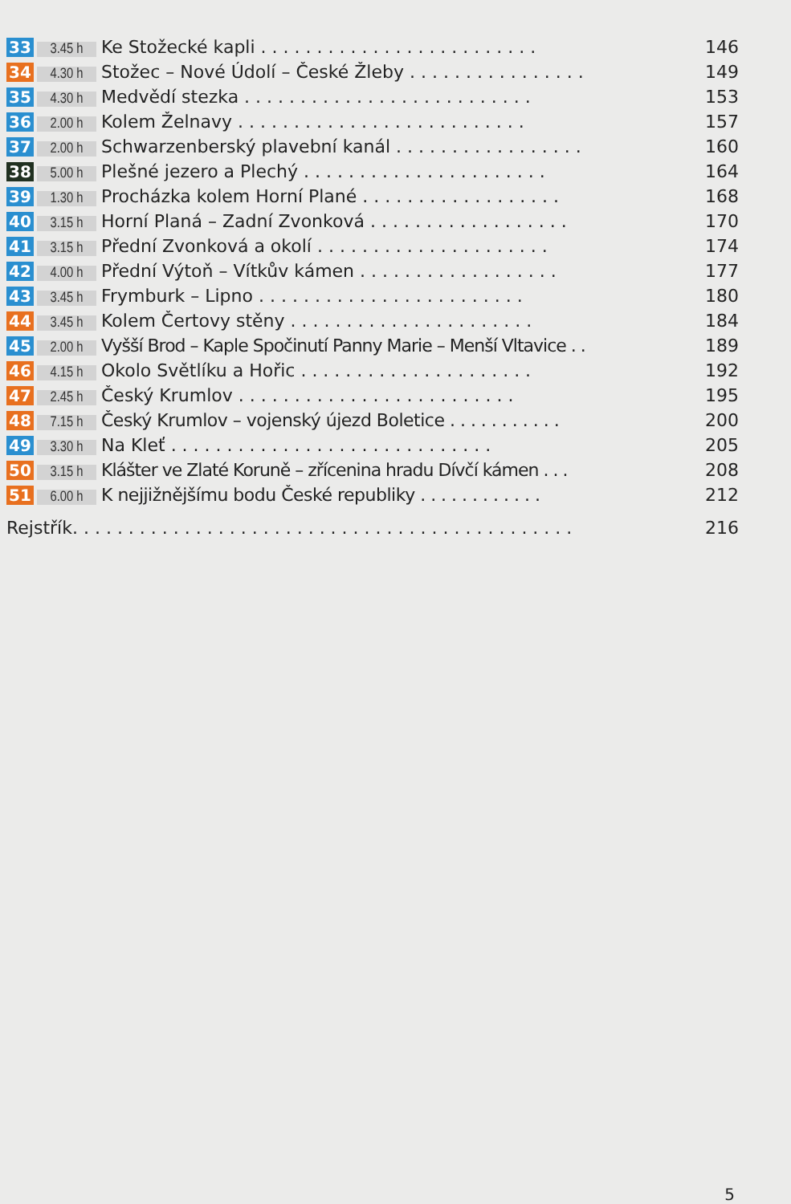| 33 | 3.45 h | Ke Stožecké kapli . . . . . . . . . . . . . . . . . . . . . . . . . | 146 |
| 34 | 4.30 h | Stožec – Nové Údolí – České Žleby . . . . . . . . . . . . . . . . | 149 |
| 35 | 4.30 h | Medvědí stezka . . . . . . . . . . . . . . . . . . . . . . . . . . | 153 |
| 36 | 2.00 h | Kolem Želnavy . . . . . . . . . . . . . . . . . . . . . . . . . . | 157 |
| 37 | 2.00 h | Schwarzenberský plavební kanál . . . . . . . . . . . . . . . . . | 160 |
| 38 | 5.00 h | Plešné jezero a Plechý . . . . . . . . . . . . . . . . . . . . . . | 164 |
| 39 | 1.30 h | Procházka kolem Horní Plané . . . . . . . . . . . . . . . . . . | 168 |
| 40 | 3.15 h | Horní Planá – Zadní Zvonková . . . . . . . . . . . . . . . . . . | 170 |
| 41 | 3.15 h | Přední Zvonková a okolí . . . . . . . . . . . . . . . . . . . . . | 174 |
| 42 | 4.00 h | Přední Výtoň – Vítkův kámen . . . . . . . . . . . . . . . . . . | 177 |
| 43 | 3.45 h | Frymburk – Lipno . . . . . . . . . . . . . . . . . . . . . . . . | 180 |
| 44 | 3.45 h | Kolem Čertovy stěny . . . . . . . . . . . . . . . . . . . . . . | 184 |
| 45 | 2.00 h | Vyšší Brod – Kaple Spočinutí Panny Marie – Menší Vltavice . . | 189 |
| 46 | 4.15 h | Okolo Světlíku a Hořic . . . . . . . . . . . . . . . . . . . . . | 192 |
| 47 | 2.45 h | Český Krumlov . . . . . . . . . . . . . . . . . . . . . . . . . | 195 |
| 48 | 7.15 h | Český Krumlov – vojenský újezd Boletice . . . . . . . . . . . | 200 |
| 49 | 3.30 h | Na Kleť . . . . . . . . . . . . . . . . . . . . . . . . . . . . . | 205 |
| 50 | 3.15 h | Klášter ve Zlaté Koruně – zřícenina hradu Dívčí kámen . . . | 208 |
| 51 | 6.00 h | K nejjižnějšímu bodu České republiky . . . . . . . . . . . . | 212 |
Rejstřík. . . . . . . . . . . . . . . . . . . . . . . . . . . . . . . . . . . . . . . . . . . . . 216
5